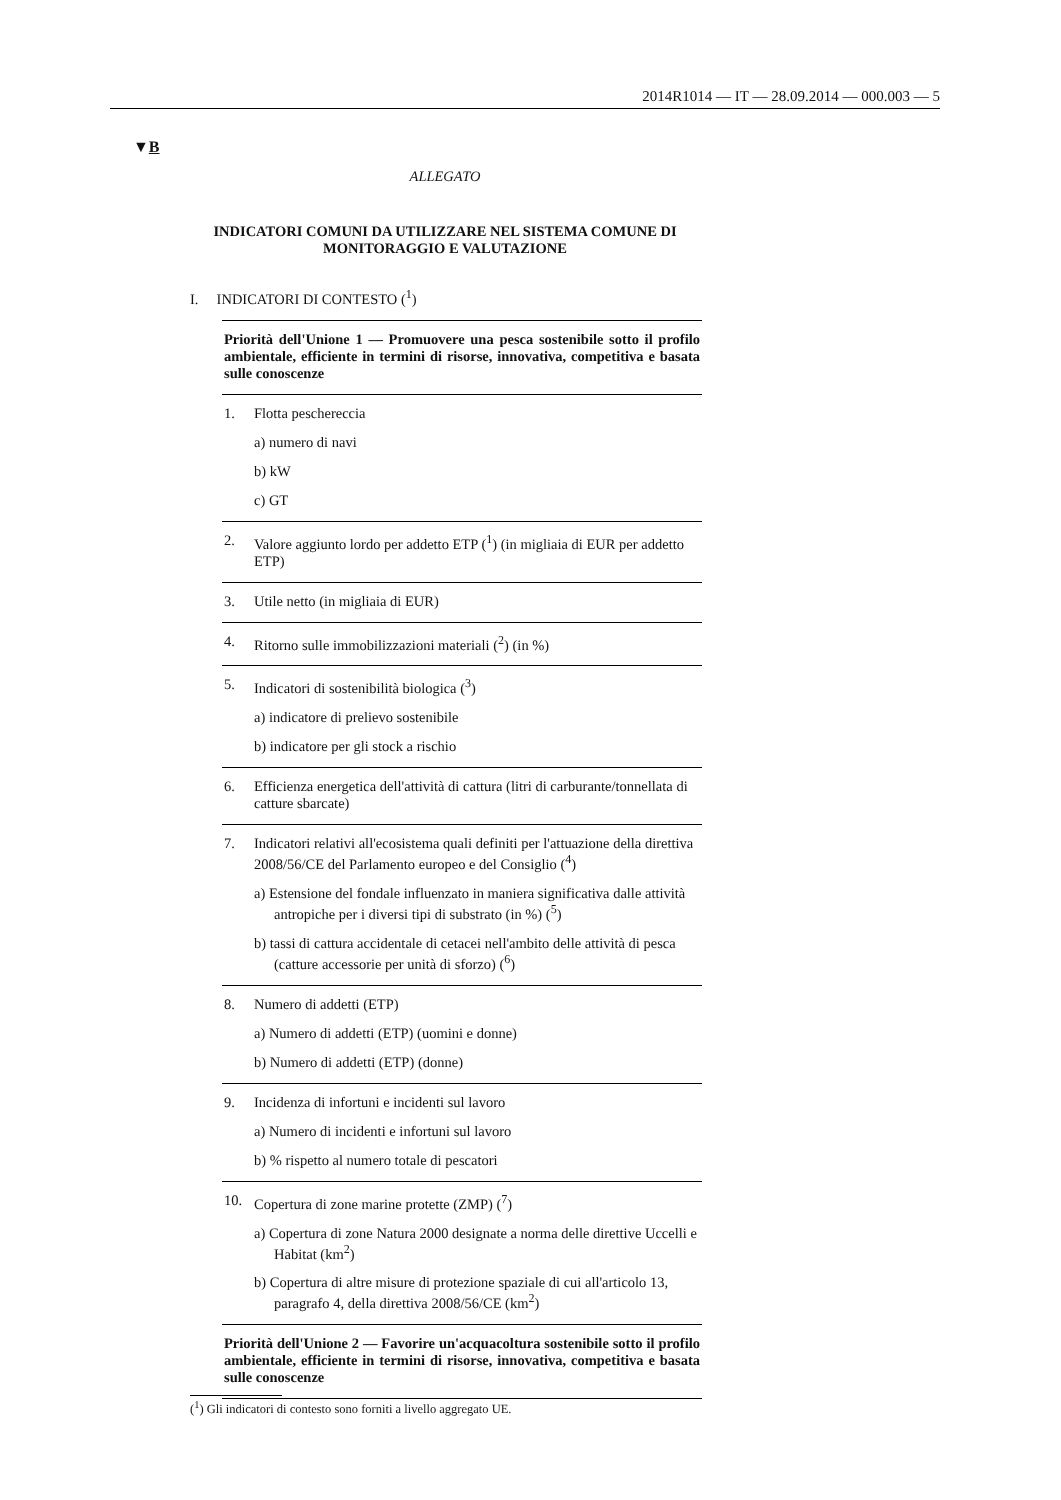2014R1014 — IT — 28.09.2014 — 000.003 — 5
▼B
ALLEGATO
INDICATORI COMUNI DA UTILIZZARE NEL SISTEMA COMUNE DI MONITORAGGIO E VALUTAZIONE
I. INDICATORI DI CONTESTO (<sup>1</sup>)
| Priorità dell'Unione 1 — Promuovere una pesca sostenibile sotto il profilo ambientale, efficiente in termini di risorse, innovativa, competitiva e basata sulle conoscenze |
| 1. Flotta peschereccia a) numero di navi b) kW c) GT |
| 2. Valore aggiunto lordo per addetto ETP (<sup>1</sup>) (in migliaia di EUR per addetto ETP) |
| 3. Utile netto (in migliaia di EUR) |
| 4. Ritorno sulle immobilizzazioni materiali (<sup>2</sup>) (in %) |
| 5. Indicatori di sostenibilità biologica (<sup>3</sup>) a) indicatore di prelievo sostenibile b) indicatore per gli stock a rischio |
| 6. Efficienza energetica dell'attività di cattura (litri di carburante/tonnellata di catture sbarcate) |
| 7. Indicatori relativi all'ecosistema quali definiti per l'attuazione della direttiva 2008/56/CE del Parlamento europeo e del Consiglio (<sup>4</sup>) a) Estensione del fondale influenzato in maniera significativa dalle attività antropiche per i diversi tipi di substrato (in %) (<sup>5</sup>) b) tassi di cattura accidentale di cetacei nell'ambito delle attività di pesca (catture accessorie per unità di sforzo) (<sup>6</sup>) |
| 8. Numero di addetti (ETP) a) Numero di addetti (ETP) (uomini e donne) b) Numero di addetti (ETP) (donne) |
| 9. Incidenza di infortuni e incidenti sul lavoro a) Numero di incidenti e infortuni sul lavoro b) % rispetto al numero totale di pescatori |
| 10. Copertura di zone marine protette (ZMP) (<sup>7</sup>) a) Copertura di zone Natura 2000 designate a norma delle direttive Uccelli e Habitat (km<sup>2</sup>) b) Copertura di altre misure di protezione spaziale di cui all'articolo 13, paragrafo 4, della direttiva 2008/56/CE (km<sup>2</sup>) |
| Priorità dell'Unione 2 — Favorire un'acquacoltura sostenibile sotto il profilo ambientale, efficiente in termini di risorse, innovativa, competitiva e basata sulle conoscenze |
(<sup>1</sup>) Gli indicatori di contesto sono forniti a livello aggregato UE.